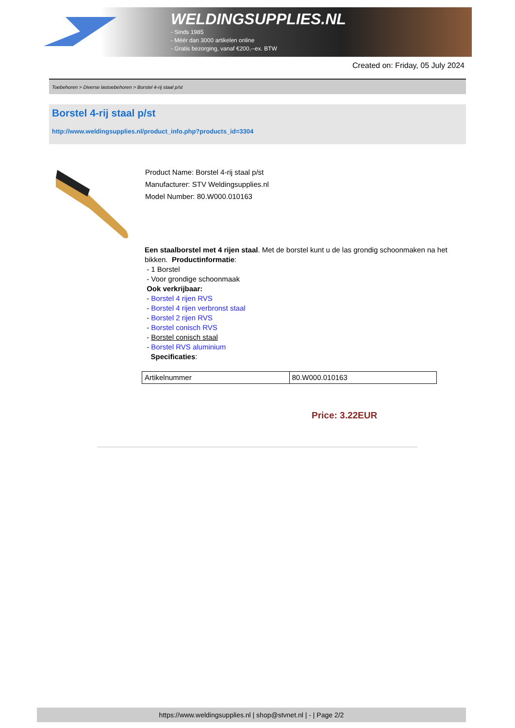WELDINGSUPPLIES.NL
- Sinds 1985
- Méér dan 3000 artikelen online
- Gratis bezorging, vanaf €200,--ex. BTW
Created on: Friday, 05 July 2024
Toebehoren > Diverse lastoebehoren > Borstel 4-rij staal p/st
Borstel 4-rij staal p/st
http://www.weldingsupplies.nl/product_info.php?products_id=3304
Product Name: Borstel 4-rij staal p/st
Manufacturer: STV Weldingsupplies.nl
Model Number: 80.W000.010163
Een staalborstel met 4 rijen staal. Met de borstel kunt u de las grondig schoonmaken na het bikken. Productinformatie:
- 1 Borstel
- Voor grondige schoonmaak
Ook verkrijbaar:
- Borstel 4 rijen RVS
- Borstel 4 rijen verbronst staal
- Borstel 2 rijen RVS
- Borstel conisch RVS
- Borstel conisch staal
- Borstel RVS aluminium
Specificaties:
| Artikelnummer | 80.W000.010163 |
Price: 3.22EUR
https://www.weldingsupplies.nl | shop@stvnet.nl | - | Page 2/2